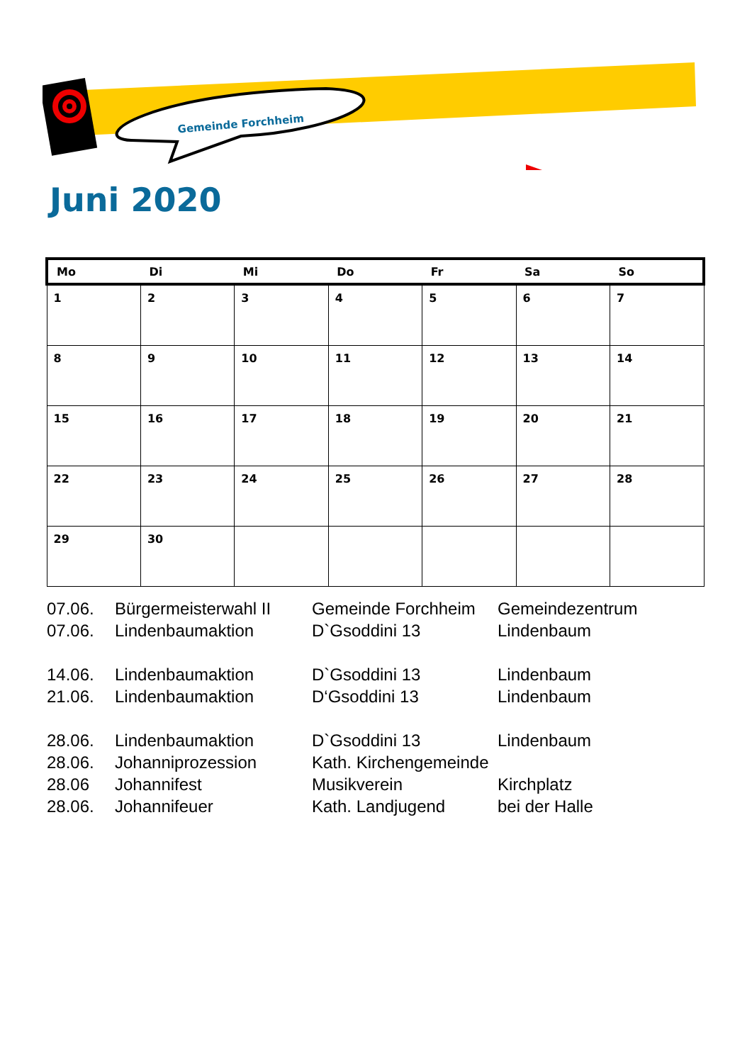Gemeinde Forchheim
Juni 2020
| Mo | Di | Mi | Do | Fr | Sa | So |
| --- | --- | --- | --- | --- | --- | --- |
| 1 | 2 | 3 | 4 | 5 | 6 | 7 |
| 8 | 9 | 10 | 11 | 12 | 13 | 14 |
| 15 | 16 | 17 | 18 | 19 | 20 | 21 |
| 22 | 23 | 24 | 25 | 26 | 27 | 28 |
| 29 | 30 | | | | | |
| 07.06. | Bürgermeisterwahl II | Gemeinde Forchheim | Gemeindezentrum |
| 07.06. | Lindenbaumaktion | D`Gsoddini 13 | Lindenbaum |
| 14.06. | Lindenbaumaktion | D`Gsoddini 13 | Lindenbaum |
| 21.06. | Lindenbaumaktion | D‘Gsoddini 13 | Lindenbaum |
| 28.06. | Lindenbaumaktion | D`Gsoddini 13 | Lindenbaum |
| 28.06. | Johanniprozession | Kath. Kirchengemeinde | |
| 28.06 | Johannifest | Musikverein | Kirchplatz |
| 28.06. | Johannifeuer | Kath. Landjugend | bei der Halle |